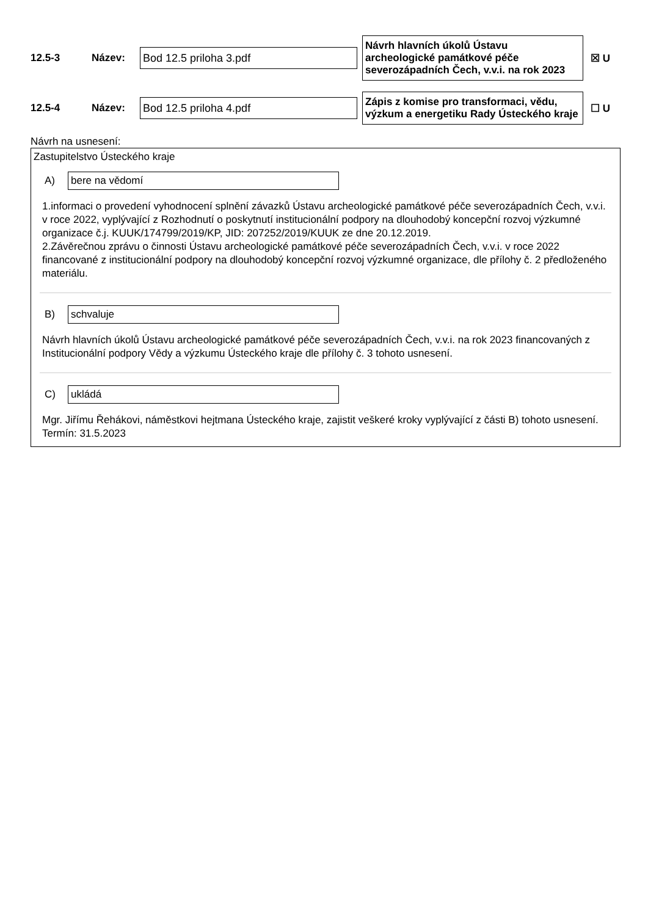12.5-3 Název:
Bod 12.5 priloha 3.pdf
Návrh hlavních úkolů Ústavu archeologické památkové péče severozápadních Čech, v.v.i. na rok 2023
☒ U
12.5-4 Název:
Bod 12.5 priloha 4.pdf
Zápis z komise pro transformaci, vědu, výzkum a energetiku Rady Ústeckého kraje
☐ U
Návrh na usnesení:
Zastupitelstvo Ústeckého kraje
A)
bere na vědomí
1.informaci o provedení vyhodnocení splnění závazků Ústavu archeologické památkové péče severozápadních Čech, v.v.i. v roce 2022, vyplývající z Rozhodnutí o poskytnutí institucionální podpory na dlouhodobý koncepční rozvoj výzkumné
organizace č.j. KUUK/174799/2019/KP, JID: 207252/2019/KUUK ze dne 20.12.2019.
2.Závěrečnou zprávu o činnosti Ústavu archeologické památkové péče severozápadních Čech, v.v.i. v roce 2022 financované z institucionální podpory na dlouhodobý koncepční rozvoj výzkumné organizace, dle přílohy č. 2 předloženého materiálu.
B)
schvaluje
Návrh hlavních úkolů Ústavu archeologické památkové péče severozápadních Čech, v.v.i. na rok 2023 financovaných z Institucionální podpory Vědy a výzkumu Ústeckého kraje dle přílohy č. 3 tohoto usnesení.
C)
ukládá
Mgr. Jiřímu Řehákovi, náměstkovi hejtmana Ústeckého kraje, zajistit veškeré kroky vyplývající z části B) tohoto usnesení.
Termín: 31.5.2023